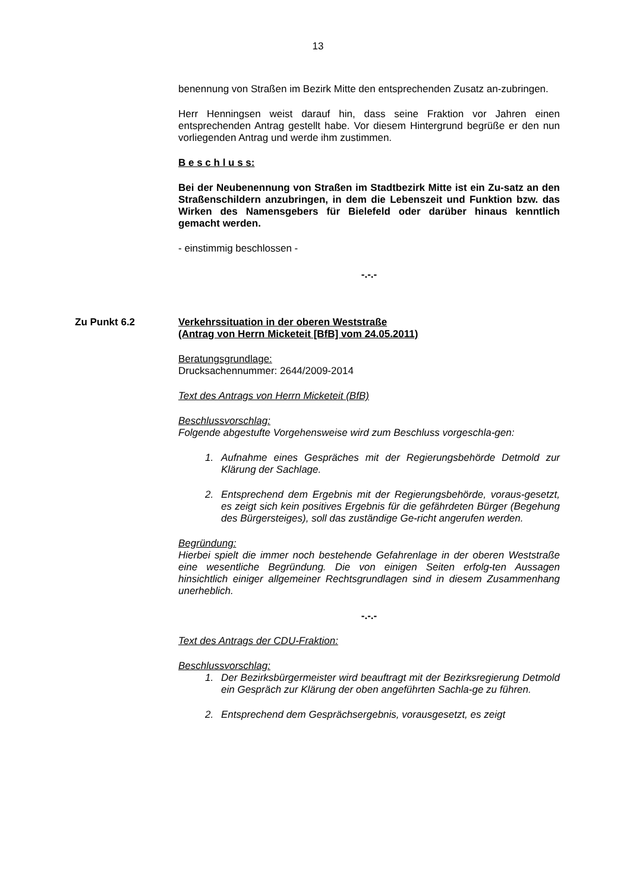13
benennung von Straßen im Bezirk Mitte den entsprechenden Zusatz an-zubringen.
Herr Henningsen weist darauf hin, dass seine Fraktion vor Jahren einen entsprechenden Antrag gestellt habe. Vor diesem Hintergrund begrüße er den nun vorliegenden Antrag und werde ihm zustimmen.
B e s c h l u s s:
Bei der Neubenennung von Straßen im Stadtbezirk Mitte ist ein Zu-satz an den Straßenschildern anzubringen, in dem die Lebenszeit und Funktion bzw. das Wirken des Namensgebers für Bielefeld oder darüber hinaus kenntlich gemacht werden.
- einstimmig beschlossen -
-.-.-
Zu Punkt 6.2 Verkehrssituation in der oberen Weststraße
(Antrag von Herrn Micketeit [BfB] vom 24.05.2011)
Beratungsgrundlage:
Drucksachennummer: 2644/2009-2014
Text des Antrags von Herrn Micketeit (BfB)
Beschlussvorschlag:
Folgende abgestufte Vorgehensweise wird zum Beschluss vorgeschla-gen:
1. Aufnahme eines Gespräches mit der Regierungsbehörde Detmold zur Klärung der Sachlage.
2. Entsprechend dem Ergebnis mit der Regierungsbehörde, voraus-gesetzt, es zeigt sich kein positives Ergebnis für die gefährdeten Bürger (Begehung des Bürgersteiges), soll das zuständige Ge-richt angerufen werden.
Begründung:
Hierbei spielt die immer noch bestehende Gefahrenlage in der oberen Weststraße eine wesentliche Begründung. Die von einigen Seiten erfolg-ten Aussagen hinsichtlich einiger allgemeiner Rechtsgrundlagen sind in diesem Zusammenhang unerheblich.
-.-.-
Text des Antrags der CDU-Fraktion:
Beschlussvorschlag:
1. Der Bezirksbürgermeister wird beauftragt mit der Bezirksregierung Detmold ein Gespräch zur Klärung der oben angeführten Sachla-ge zu führen.
2. Entsprechend dem Gesprächsergebnis, vorausgesetzt, es zeigt